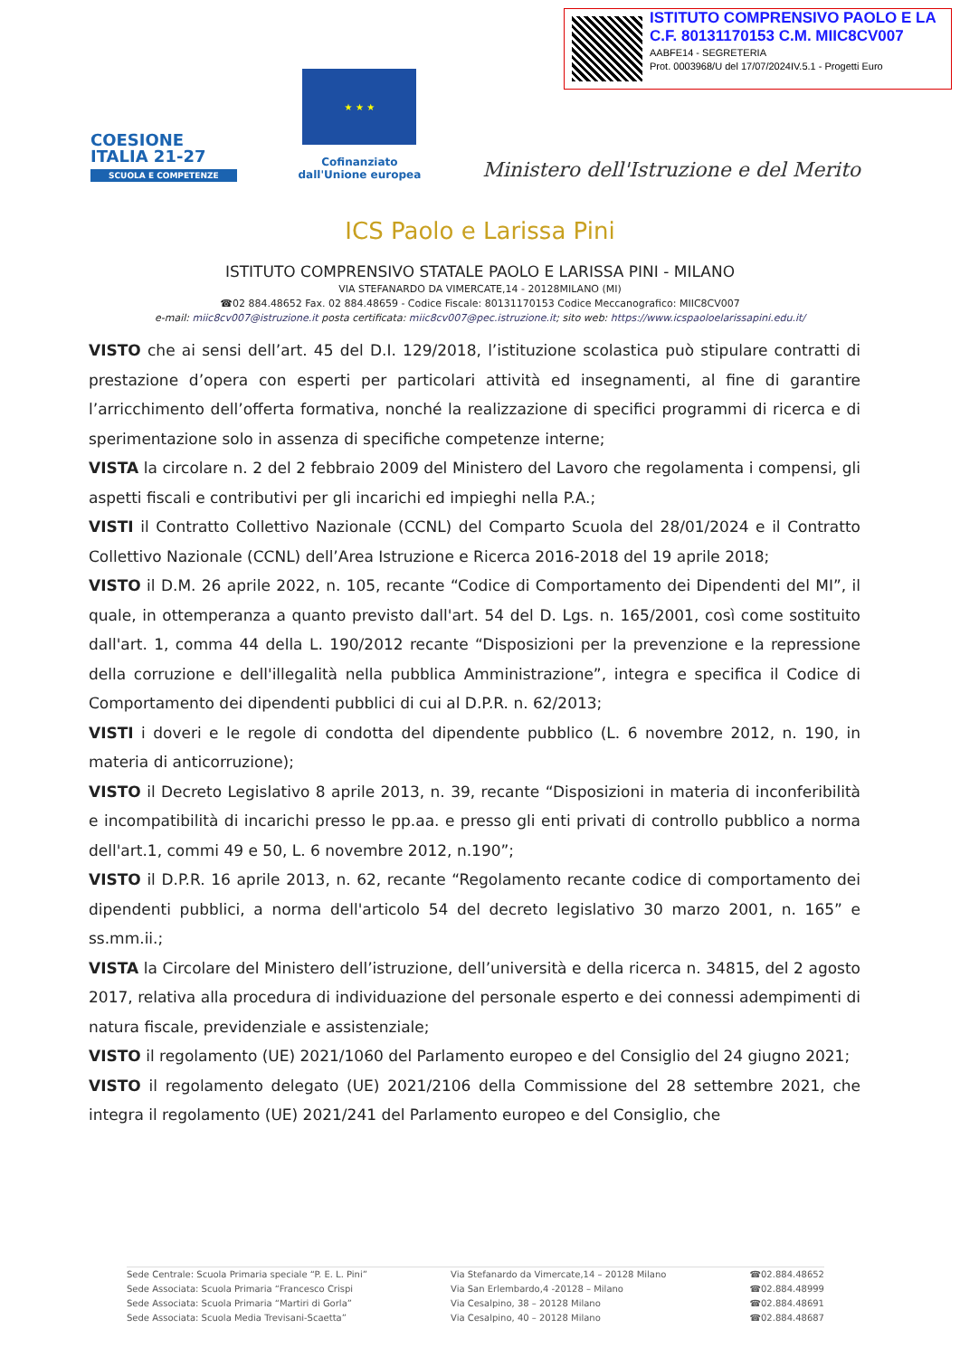ISTITUTO COMPRENSIVO PAOLO E LA
C.F. 80131170153 C.M. MIIC8CV007
AABFE14 - SEGRETERIA
Prot. 0003968/U del 17/07/2024IV.5.1 - Progetti Euro
COESIONE
ITALIA 21-27
SCUOLA E COMPETENZE
★ ★ ★
Cofinanziato
dall'Unione europea
Ministero dell'Istruzione e del Merito
ICS Paolo e Larissa Pini
ISTITUTO COMPRENSIVO STATALE PAOLO E LARISSA PINI - MILANO
VIA STEFANARDO DA VIMERCATE,14 - 20128MILANO (MI)
☎02 884.48652 Fax. 02 884.48659 - Codice Fiscale: 80131170153 Codice Meccanografico: MIIC8CV007
e-mail: miic8cv007@istruzione.it posta certificata: miic8cv007@pec.istruzione.it; sito web: https://www.icspaoloelarissapini.edu.it/
VISTO che ai sensi dell’art. 45 del D.I. 129/2018, l’istituzione scolastica può stipulare contratti di prestazione d’opera con esperti per particolari attività ed insegnamenti, al fine di garantire l’arricchimento dell’offerta formativa, nonché la realizzazione di specifici programmi di ricerca e di sperimentazione solo in assenza di specifiche competenze interne;
VISTA la circolare n. 2 del 2 febbraio 2009 del Ministero del Lavoro che regolamenta i compensi, gli aspetti fiscali e contributivi per gli incarichi ed impieghi nella P.A.;
VISTI il Contratto Collettivo Nazionale (CCNL) del Comparto Scuola del 28/01/2024 e il Contratto Collettivo Nazionale (CCNL) dell’Area Istruzione e Ricerca 2016-2018 del 19 aprile 2018;
VISTO il D.M. 26 aprile 2022, n. 105, recante “Codice di Comportamento dei Dipendenti del MI”, il quale, in ottemperanza a quanto previsto dall'art. 54 del D. Lgs. n. 165/2001, così come sostituito dall'art. 1, comma 44 della L. 190/2012 recante “Disposizioni per la prevenzione e la repressione della corruzione e dell'illegalità nella pubblica Amministrazione”, integra e specifica il Codice di Comportamento dei dipendenti pubblici di cui al D.P.R. n. 62/2013;
VISTI i doveri e le regole di condotta del dipendente pubblico (L. 6 novembre 2012, n. 190, in materia di anticorruzione);
VISTO il Decreto Legislativo 8 aprile 2013, n. 39, recante “Disposizioni in materia di inconferibilità e incompatibilità di incarichi presso le pp.aa. e presso gli enti privati di controllo pubblico a norma dell'art.1, commi 49 e 50, L. 6 novembre 2012, n.190”;
VISTO il D.P.R. 16 aprile 2013, n. 62, recante “Regolamento recante codice di comportamento dei dipendenti pubblici, a norma dell'articolo 54 del decreto legislativo 30 marzo 2001, n. 165” e ss.mm.ii.;
VISTA la Circolare del Ministero dell’istruzione, dell’università e della ricerca n. 34815, del 2 agosto 2017, relativa alla procedura di individuazione del personale esperto e dei connessi adempimenti di natura fiscale, previdenziale e assistenziale;
VISTO il regolamento (UE) 2021/1060 del Parlamento europeo e del Consiglio del 24 giugno 2021;
VISTO il regolamento delegato (UE) 2021/2106 della Commissione del 28 settembre 2021, che integra il regolamento (UE) 2021/241 del Parlamento europeo e del Consiglio, che
Sede Centrale: Scuola Primaria speciale “P. E. L. Pini”
Sede Associata: Scuola Primaria “Francesco Crispi
Sede Associata: Scuola Primaria “Martiri di Gorla”
Sede Associata: Scuola Media Trevisani-Scaetta”
Via Stefanardo da Vimercate,14 – 20128 Milano
Via San Erlembardo,4 -20128 – Milano
Via Cesalpino, 38 – 20128 Milano
Via Cesalpino, 40 – 20128 Milano
☎02.884.48652
☎02.884.48999
☎02.884.48691
☎02.884.48687